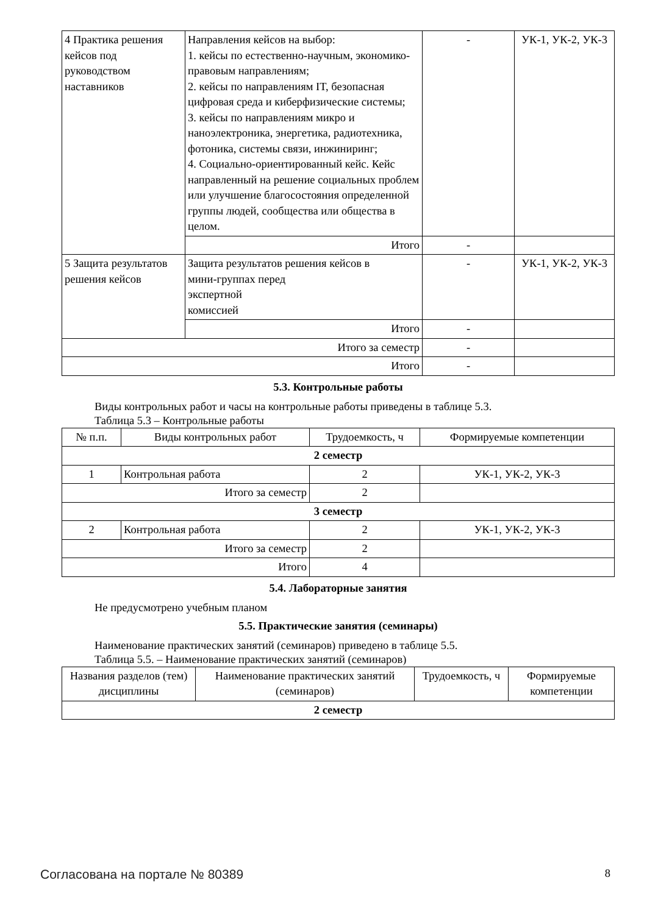| 4 Практика решения кейсов под руководством наставников | Направления кейсов на выбор: 1. кейсы по естественно-научным, экономико-правовым направлениям; 2. кейсы по направлениям IT, безопасная цифровая среда и киберфизические системы; 3. кейсы по направлениям микро и наноэлектроника, энергетика, радиотехника, фотоника, системы связи, инжиниринг; 4. Социально-ориентированный кейс. Кейс направленный на решение социальных проблем или улучшение благосостояния определенной группы людей, сообщества или общества в целом. | - | УК-1, УК-2, УК-3 |
| | Итого | - | |
| 5 Защита результатов решения кейсов | Защита результатов решения кейсов в мини-группах перед экспертной комиссией | - | УК-1, УК-2, УК-3 |
| | Итого | - | |
| Итого за семестр | | - | |
| Итого | | - | |
5.3. Контрольные работы
Виды контрольных работ и часы на контрольные работы приведены в таблице 5.3.
Таблица 5.3 – Контрольные работы
| № п.п. | Виды контрольных работ | Трудоемкость, ч | Формируемые компетенции |
| --- | --- | --- | --- |
| 2 семестр | | | |
| 1 | Контрольная работа | 2 | УК-1, УК-2, УК-3 |
| Итого за семестр | | 2 | |
| 3 семестр | | | |
| 2 | Контрольная работа | 2 | УК-1, УК-2, УК-3 |
| Итого за семестр | | 2 | |
| Итого | | 4 | |
5.4. Лабораторные занятия
Не предусмотрено учебным планом
5.5. Практические занятия (семинары)
Наименование практических занятий (семинаров) приведено в таблице 5.5.
Таблица 5.5. – Наименование практических занятий (семинаров)
| Названия разделов (тем) дисциплины | Наименование практических занятий (семинаров) | Трудоемкость, ч | Формируемые компетенции |
| --- | --- | --- | --- |
| 2 семестр | | | |
Согласована на портале № 80389 8